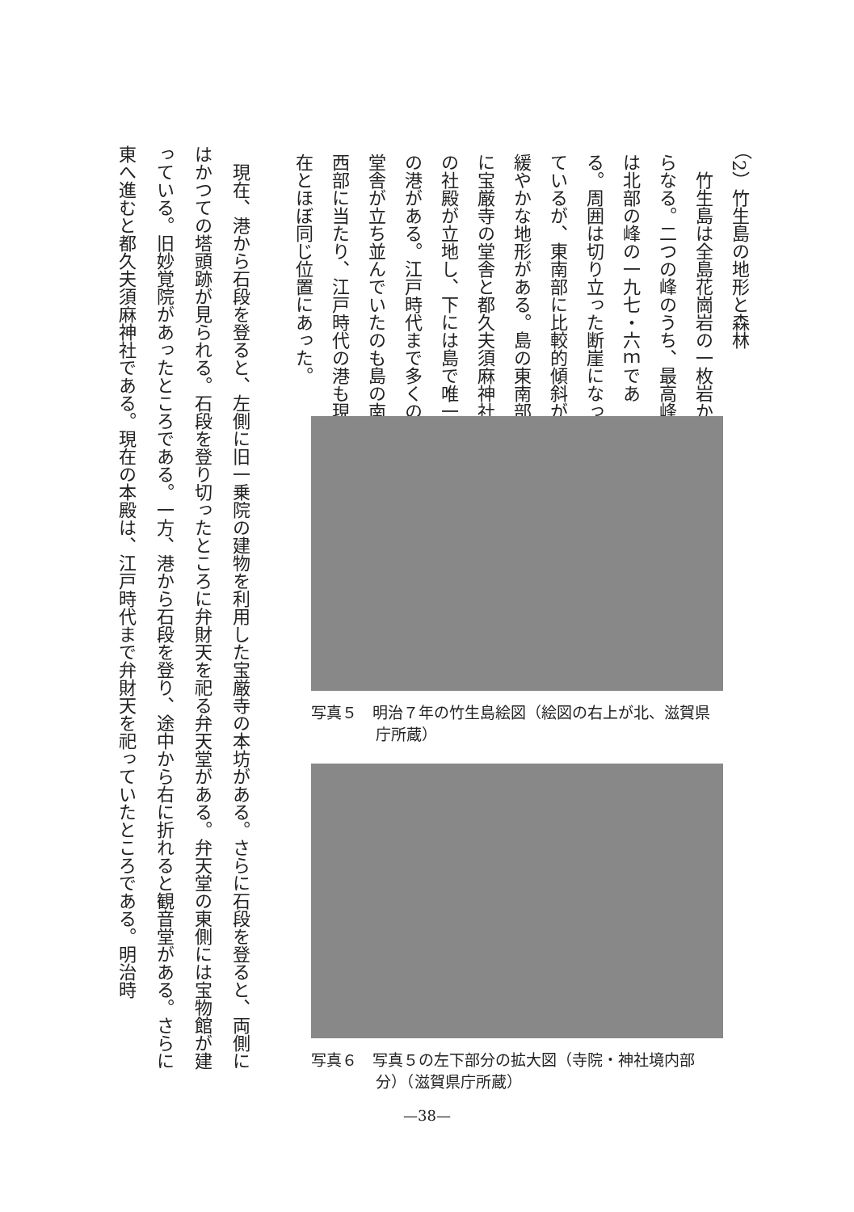（2）竹生島の地形と森林
竹生島は全島花崗岩の一枚岩からなる。二つの峰のうち、最高峰は北部の峰の一九七・六ｍである。周囲は切り立った断崖になっているが、東南部に比較的傾斜が緩やかな地形がある。島の東南部に宝厳寺の堂舎と都久夫須麻神社の社殿が立地し、下には島で唯一の港がある。江戸時代まで多くの堂舎が立ち並んでいたのも島の南西部に当たり、江戸時代の港も現在とほぼ同じ位置にあった。
写真５　明治７年の竹生島絵図（絵図の右上が北、滋賀県庁所蔵）
写真６　写真５の左下部分の拡大図（寺院・神社境内部分）（滋賀県庁所蔵）
現在、港から石段を登ると、左側に旧一乗院の建物を利用した宝厳寺の本坊がある。さらに石段を登ると、両側にはかつての塔頭跡が見られる。石段を登り切ったところに弁財天を祀る弁天堂がある。弁天堂の東側には宝物館が建っている。旧妙覚院があったところである。一方、港から石段を登り、途中から右に折れると観音堂がある。さらに東へ進むと都久夫須麻神社である。現在の本殿は、江戸時代まで弁財天を祀っていたところである。明治時
—38—